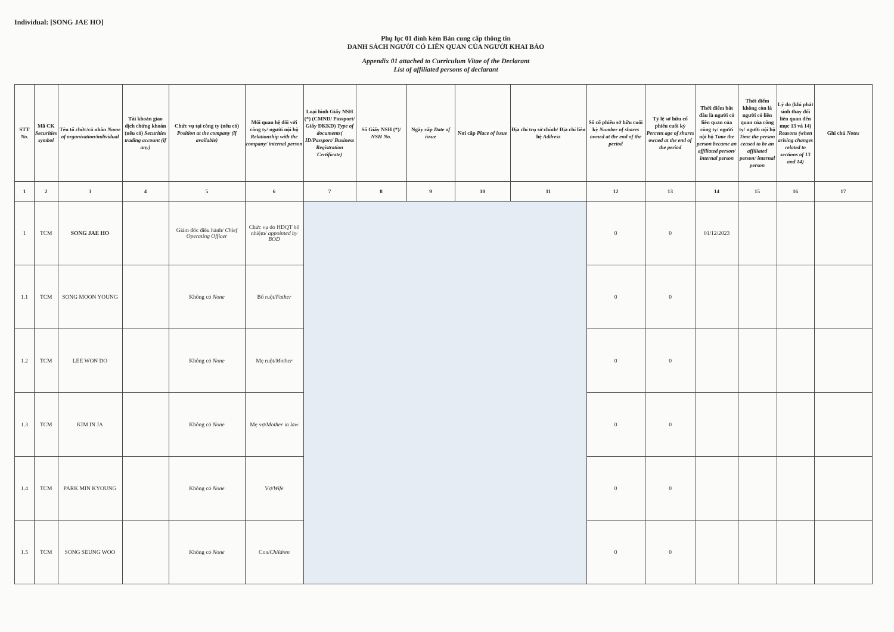Individual: [SONG JAE HO]
Phụ lục 01 đính kèm Bản cung cấp thông tin
DANH SÁCH NGƯỜI CÓ LIÊN QUAN CỦA NGƯỜI KHAI BÁO
Appendix 01 attached to Curriculum Vitae of the Declarant
List of affiliated persons of declarant
| STT No. | Mã CK Securities symbol | Tên tổ chức/cá nhân Name of organization/individual | Tài khoản giao dịch chứng khoán (nếu có) Securities trading account (if any) | Chức vụ tại công ty (nếu có) Position at the company (if available) | Mối quan hệ đối với công ty/ người nội bộ Relationship with the company/ internal person | Loại hình Giấy NSH (*) (CMND/ Passport/ Giấy ĐKKD) Type of documents( ID/Passport/ Business Registration Certificate) | Số Giấy NSH (*)/ NSH No. | Ngày cấp Date of issue | Nơi cấp Place of issue | Địa chỉ trụ sở chính/ Địa chỉ liên hệ Address | Số cổ phiếu sở hữu cuối kỳ Number of shares owned at the end of the period | Tỷ lệ sở hữu cổ phiếu cuối kỳ Percent age of shares owned at the end of the period | Thời điểm bắt đầu là người có liên quan của công ty/ người nội bộ Time the person became an affiliated person/ internal person | Thời điểm không còn là người có liên quan của công ty/ người nội bộ Time the person ceased to be an affiliated person/ internal person | Lý do (khi phát sinh thay đổi liên quan đến mục 13 và 14) Reasons (when arising changes related to sections of 13 and 14) | Ghi chú Notes |
| --- | --- | --- | --- | --- | --- | --- | --- | --- | --- | --- | --- | --- | --- | --- | --- | --- |
| 1 | 2 | 3 | 4 | 5 | 6 | 7 | 8 | 9 | 10 | 11 | 12 | 13 | 14 | 15 | 16 | 17 |
| 1 | TCM | SONG JAE HO | | Giám đốc điều hành/ Chief Operating Officer | Chức vụ do HĐQT bổ nhiệm/ appointed by BOD | | | | | | 0 | 0 | 01/12/2023 | | | |
| 1.1 | TCM | SONG MOON YOUNG | | Không có None | Bố ruột/ Father | | | | | | 0 | 0 | | | | |
| 1.2 | TCM | LEE WON DO | | Không có None | Mẹ ruột/ Mother | | | | | | 0 | 0 | | | | |
| 1.3 | TCM | KIM IN JA | | Không có None | Mẹ vợ/ Mother in law | | | | | | 0 | 0 | | | | |
| 1.4 | TCM | PARK MIN KYOUNG | | Không có None | Vợ/ Wife | | | | | | 0 | 0 | | | | |
| 1.5 | TCM | SONG SEUNG WOO | | Không có None | Con/ Children | | | | | | 0 | 0 | | | | |